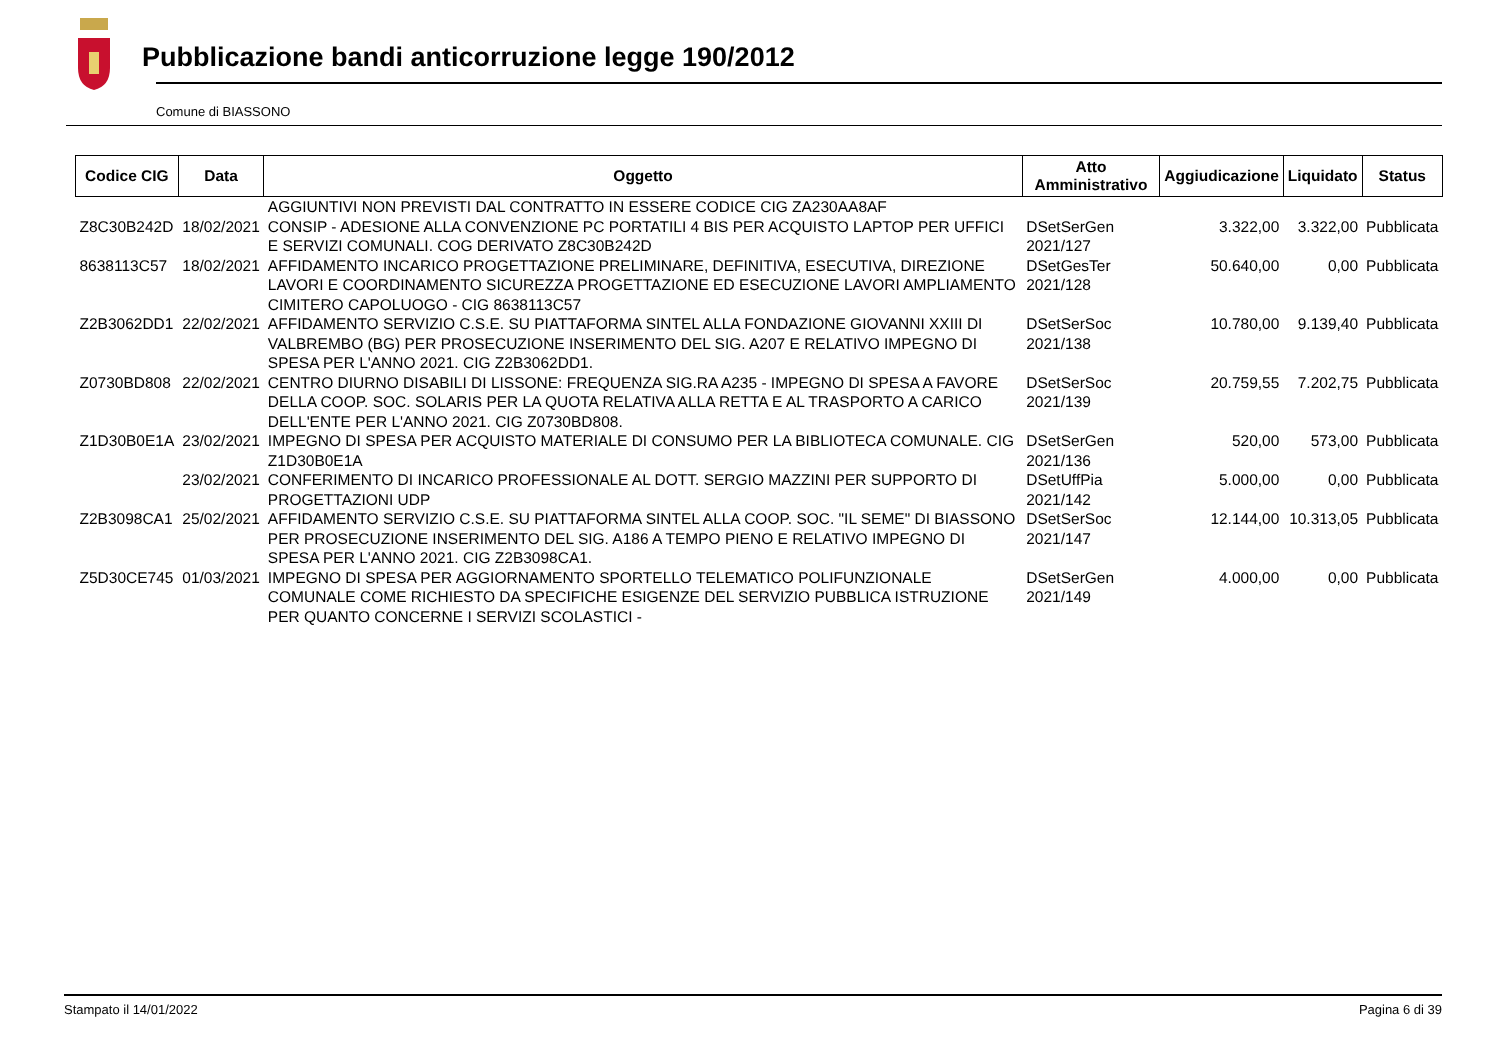Pubblicazione bandi anticorruzione legge 190/2012
Comune di BIASSONO
| Codice CIG | Data | Oggetto | Atto Amministrativo | Aggiudicazione | Liquidato | Status |
| --- | --- | --- | --- | --- | --- | --- |
| | | AGGIUNTIVI NON PREVISTI DAL CONTRATTO IN ESSERE CODICE CIG ZA230AA8AF | | | | |
| Z8C30B242D | 18/02/2021 | CONSIP - ADESIONE ALLA CONVENZIONE PC PORTATILI 4 BIS PER ACQUISTO LAPTOP PER UFFICI E SERVIZI COMUNALI. COG DERIVATO Z8C30B242D | DSetSerGen 2021/127 | 3.322,00 | 3.322,00 | Pubblicata |
| 8638113C57 | 18/02/2021 | AFFIDAMENTO INCARICO PROGETTAZIONE PRELIMINARE, DEFINITIVA, ESECUTIVA, DIREZIONE LAVORI E COORDINAMENTO SICUREZZA PROGETTAZIONE ED ESECUZIONE LAVORI AMPLIAMENTO CIMITERO CAPOLUOGO - CIG 8638113C57 | DSetGesTer 2021/128 | 50.640,00 | 0,00 | Pubblicata |
| Z2B3062DD1 | 22/02/2021 | AFFIDAMENTO SERVIZIO C.S.E. SU PIATTAFORMA SINTEL ALLA FONDAZIONE GIOVANNI XXIII DI VALBREMBO (BG) PER PROSECUZIONE INSERIMENTO DEL SIG. A207 E RELATIVO IMPEGNO DI SPESA PER L'ANNO 2021. CIG Z2B3062DD1. | DSetSerSoc 2021/138 | 10.780,00 | 9.139,40 | Pubblicata |
| Z0730BD808 | 22/02/2021 | CENTRO DIURNO DISABILI DI LISSONE: FREQUENZA SIG.RA A235 - IMPEGNO DI SPESA A FAVORE DELLA COOP. SOC. SOLARIS PER LA QUOTA RELATIVA ALLA RETTA E AL TRASPORTO A CARICO DELL'ENTE PER L'ANNO 2021. CIG Z0730BD808. | DSetSerSoc 2021/139 | 20.759,55 | 7.202,75 | Pubblicata |
| Z1D30B0E1A | 23/02/2021 | IMPEGNO DI SPESA PER ACQUISTO MATERIALE DI CONSUMO PER LA BIBLIOTECA COMUNALE. CIG Z1D30B0E1A | DSetSerGen 2021/136 | 520,00 | 573,00 | Pubblicata |
| | 23/02/2021 | CONFERIMENTO DI INCARICO PROFESSIONALE AL DOTT. SERGIO MAZZINI PER SUPPORTO DI PROGETTAZIONI UDP | DSetUffPia 2021/142 | 5.000,00 | 0,00 | Pubblicata |
| Z2B3098CA1 | 25/02/2021 | AFFIDAMENTO SERVIZIO C.S.E. SU PIATTAFORMA SINTEL ALLA COOP. SOC. "IL SEME" DI BIASSONO PER PROSECUZIONE INSERIMENTO DEL SIG. A186 A TEMPO PIENO E RELATIVO IMPEGNO DI SPESA PER L'ANNO 2021. CIG Z2B3098CA1. | DSetSerSoc 2021/147 | 12.144,00 | 10.313,05 | Pubblicata |
| Z5D30CE745 | 01/03/2021 | IMPEGNO DI SPESA PER AGGIORNAMENTO SPORTELLO TELEMATICO POLIFUNZIONALE COMUNALE COME RICHIESTO DA SPECIFICHE ESIGENZE DEL SERVIZIO PUBBLICA ISTRUZIONE PER QUANTO CONCERNE I SERVIZI SCOLASTICI - | DSetSerGen 2021/149 | 4.000,00 | 0,00 | Pubblicata |
Stampato il 14/01/2022 Pagina 6 di 39